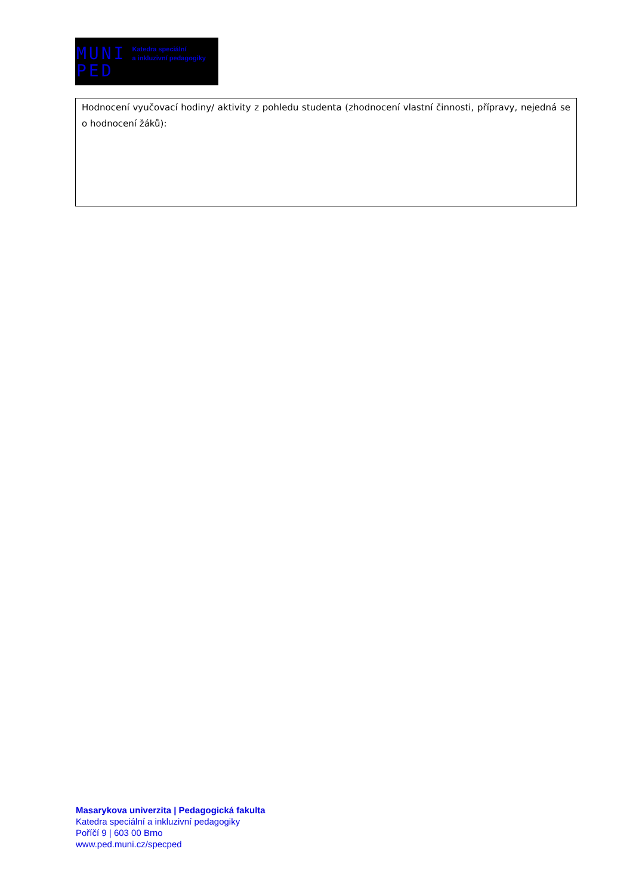MUNI
PED
Katedra speciální
a inkluzivní pedagogiky
| Hodnocení vyučovací hodiny/ aktivity z pohledu studenta (zhodnocení vlastní činnosti, přípravy, nejedná se o hodnocení žáků): |
Masarykova univerzita | Pedagogická fakulta
Katedra speciální a inkluzivní pedagogiky
Poříčí 9 | 603 00 Brno
www.ped.muni.cz/specped